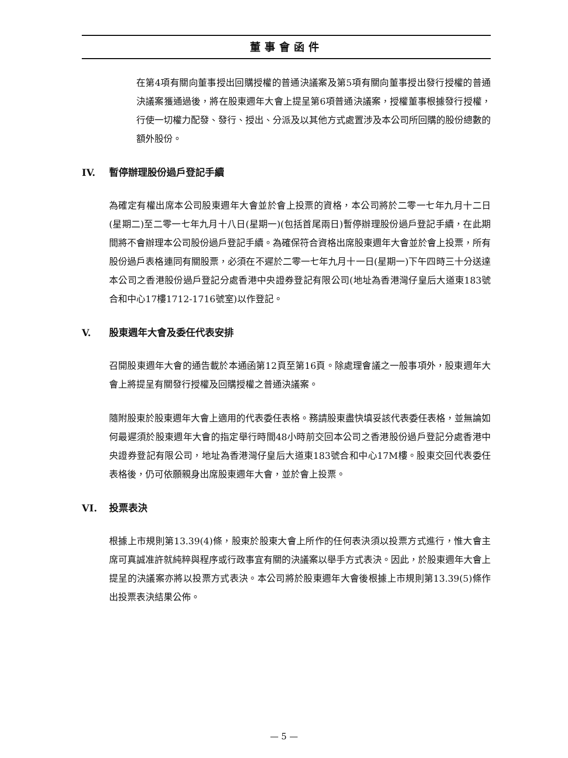董事會函件
在第4項有關向董事授出回購授權的普通決議案及第5項有關向董事授出發行授權的普通決議案獲通過後，將在股東週年大會上提呈第6項普通決議案，授權董事根據發行授權，行使一切權力配發、發行、授出、分派及以其他方式處置涉及本公司所回購的股份總數的額外股份。
IV. 暫停辦理股份過戶登記手續
為確定有權出席本公司股東週年大會並於會上投票的資格，本公司將於二零一七年九月十二日(星期二)至二零一七年九月十八日(星期一)(包括首尾兩日)暫停辦理股份過戶登記手續，在此期間將不會辦理本公司股份過戶登記手續。為確保符合資格出席股東週年大會並於會上投票，所有股份過戶表格連同有關股票，必須在不遲於二零一七年九月十一日(星期一)下午四時三十分送達本公司之香港股份過戶登記分處香港中央證券登記有限公司(地址為香港灣仔皇后大道東183號合和中心17樓1712-1716號室)以作登記。
V. 股東週年大會及委任代表安排
召開股東週年大會的通告載於本通函第12頁至第16頁。除處理會議之一般事項外，股東週年大會上將提呈有關發行授權及回購授權之普通決議案。
隨附股東於股東週年大會上適用的代表委任表格。務請股東盡快填妥該代表委任表格，並無論如何最遲須於股東週年大會的指定舉行時間48小時前交回本公司之香港股份過戶登記分處香港中央證券登記有限公司，地址為香港灣仔皇后大道東183號合和中心17M樓。股東交回代表委任表格後，仍可依願親身出席股東週年大會，並於會上投票。
VI. 投票表決
根據上市規則第13.39(4)條，股東於股東大會上所作的任何表決須以投票方式進行，惟大會主席可真誠准許就純粹與程序或行政事宜有關的決議案以舉手方式表決。因此，於股東週年大會上提呈的決議案亦將以投票方式表決。本公司將於股東週年大會後根據上市規則第13.39(5)條作出投票表決結果公佈。
— 5 —